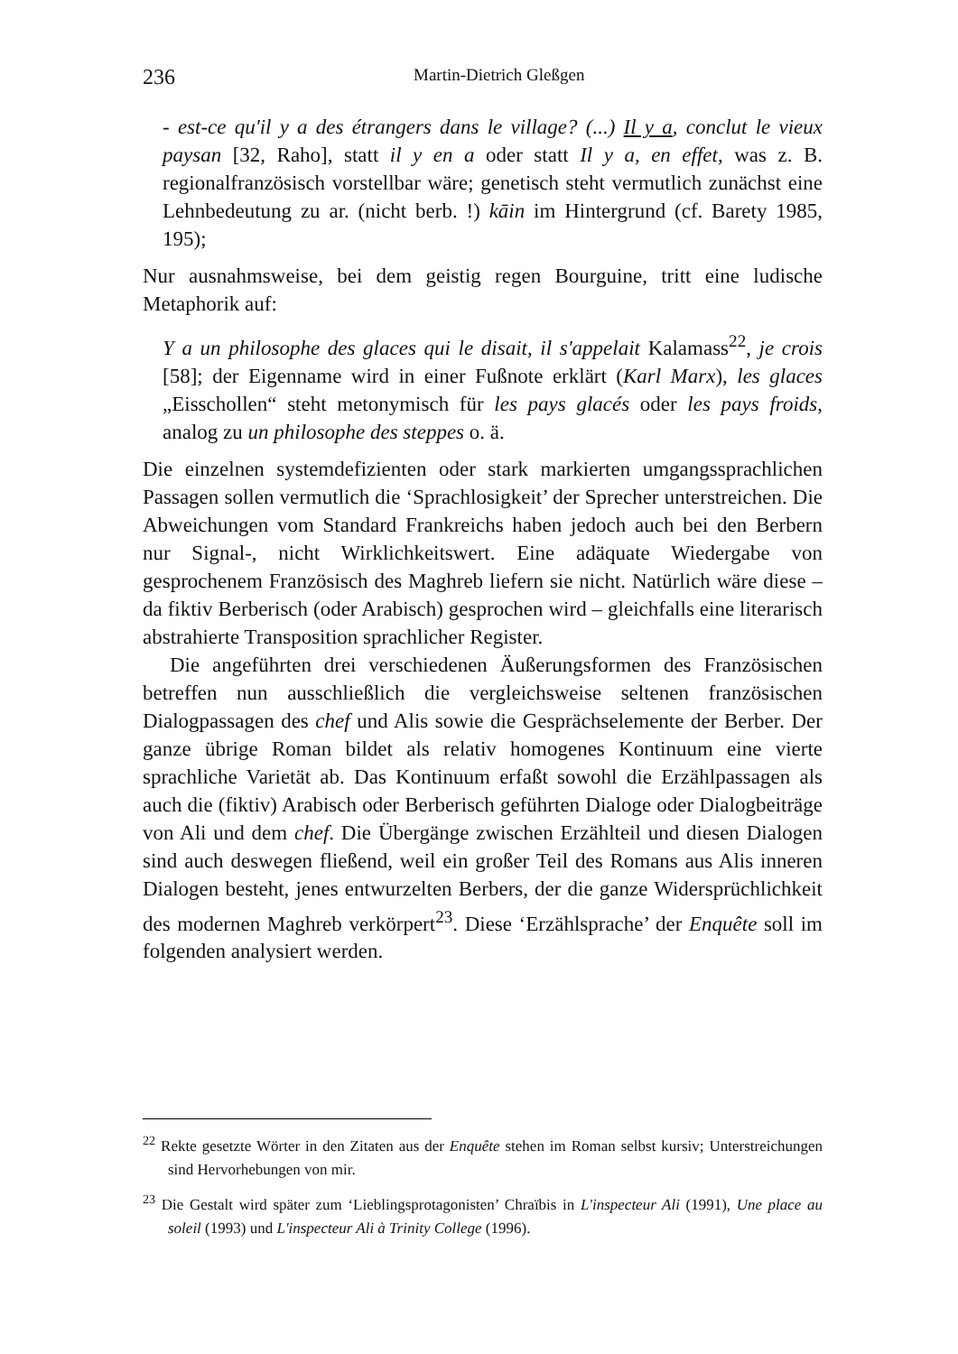236 Martin-Dietrich Gleßgen
- est-ce qu'il y a des étrangers dans le village? (...) Il y a, conclut le vieux paysan [32, Raho], statt il y en a oder statt Il y a, en effet, was z. B. regionalfranzösisch vorstellbar wäre; genetisch steht vermutlich zunächst eine Lehnbedeutung zu ar. (nicht berb. !) kāin im Hintergrund (cf. Barety 1985, 195);
Nur ausnahmsweise, bei dem geistig regen Bourguine, tritt eine ludische Metaphorik auf:
Y a un philosophe des glaces qui le disait, il s'appelait Kalamass<sup>22</sup>, je crois [58]; der Eigenname wird in einer Fußnote erklärt (Karl Marx), les glaces „Eisschollen“ steht metonymisch für les pays glacés oder les pays froids, analog zu un philosophe des steppes o. ä.
Die einzelnen systemdefizienten oder stark markierten umgangssprachlichen Passagen sollen vermutlich die ‘Sprachlosigkeit’ der Sprecher unterstreichen. Die Abweichungen vom Standard Frankreichs haben jedoch auch bei den Berbern nur Signal-, nicht Wirklichkeitswert. Eine adäquate Wiedergabe von gesprochenem Französisch des Maghreb liefern sie nicht. Natürlich wäre diese – da fiktiv Berberisch (oder Arabisch) gesprochen wird – gleichfalls eine literarisch abstrahierte Transposition sprachlicher Register.
Die angeführten drei verschiedenen Äußerungsformen des Französischen betreffen nun ausschließlich die vergleichsweise seltenen französischen Dialogpassagen des chef und Alis sowie die Gesprächselemente der Berber. Der ganze übrige Roman bildet als relativ homogenes Kontinuum eine vierte sprachliche Varietät ab. Das Kontinuum erfaßt sowohl die Erzählpassagen als auch die (fiktiv) Arabisch oder Berberisch geführten Dialoge oder Dialogbeiträge von Ali und dem chef. Die Übergänge zwischen Erzählteil und diesen Dialogen sind auch deswegen fließend, weil ein großer Teil des Romans aus Alis inneren Dialogen besteht, jenes entwurzelten Berbers, der die ganze Widersprüchlichkeit des modernen Maghreb verkörpert<sup>23</sup>. Diese ‘Erzählsprache’ der Enquête soll im folgenden analysiert werden.
<sup>22</sup> Rekte gesetzte Wörter in den Zitaten aus der Enquête stehen im Roman selbst kursiv; Unterstreichungen sind Hervorhebungen von mir.
<sup>23</sup> Die Gestalt wird später zum ‘Lieblingsprotagonisten’ Chraïbis in L'inspecteur Ali (1991), Une place au soleil (1993) und L'inspecteur Ali à Trinity College (1996).